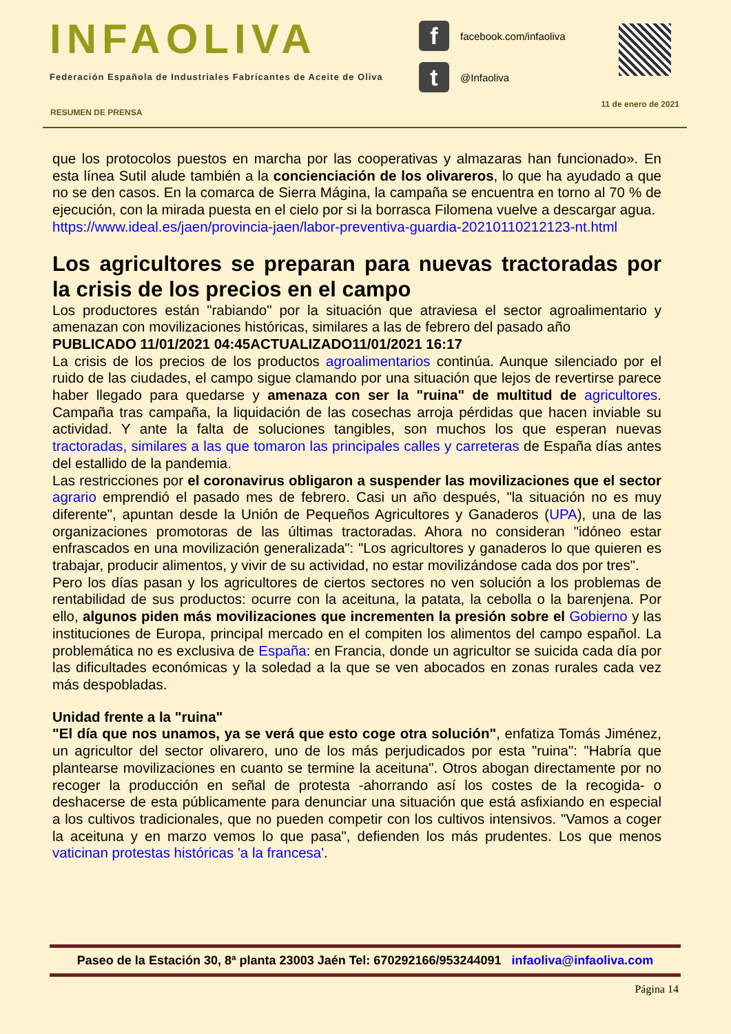INFAOLIVA
Federación Española de Industriales Fabricantes de Aceite de Oliva
ffacebook.com/infaoliva
t @Infaoliva
RESUMEN DE PRENSA
11 de enero de 2021
que los protocolos puestos en marcha por las cooperativas y almazaras han funcionado». En esta línea Sutil alude también a la concienciación de los olivareros, lo que ha ayudado a que no se den casos. En la comarca de Sierra Mágina, la campaña se encuentra en torno al 70 % de ejecución, con la mirada puesta en el cielo por si la borrasca Filomena vuelve a descargar agua.
https://www.ideal.es/jaen/provincia-jaen/labor-preventiva-guardia-20210110212123-nt.html
Los agricultores se preparan para nuevas tractoradas por la crisis de los precios en el campo
Los productores están "rabiando" por la situación que atraviesa el sector agroalimentario y amenazan con movilizaciones históricas, similares a las de febrero del pasado año
PUBLICADO 11/01/2021 04:45ACTUALIZADO11/01/2021 16:17
La crisis de los precios de los productos agroalimentarios continúa. Aunque silenciado por el ruido de las ciudades, el campo sigue clamando por una situación que lejos de revertirse parece haber llegado para quedarse y amenaza con ser la "ruina" de multitud de agricultores. Campaña tras campaña, la liquidación de las cosechas arroja pérdidas que hacen inviable su actividad. Y ante la falta de soluciones tangibles, son muchos los que esperan nuevas tractoradas, similares a las que tomaron las principales calles y carreteras de España días antes del estallido de la pandemia.
Las restricciones por el coronavirus obligaron a suspender las movilizaciones que el sector agrario emprendió el pasado mes de febrero. Casi un año después, "la situación no es muy diferente", apuntan desde la Unión de Pequeños Agricultores y Ganaderos (UPA), una de las organizaciones promotoras de las últimas tractoradas. Ahora no consideran "idóneo estar enfrascados en una movilización generalizada": "Los agricultores y ganaderos lo que quieren es trabajar, producir alimentos, y vivir de su actividad, no estar movilizándose cada dos por tres".
Pero los días pasan y los agricultores de ciertos sectores no ven solución a los problemas de rentabilidad de sus productos: ocurre con la aceituna, la patata, la cebolla o la barenjena. Por ello, algunos piden más movilizaciones que incrementen la presión sobre el Gobierno y las instituciones de Europa, principal mercado en el compiten los alimentos del campo español. La problemática no es exclusiva de España: en Francia, donde un agricultor se suicida cada día por las dificultades económicas y la soledad a la que se ven abocados en zonas rurales cada vez más despobladas.
Unidad frente a la "ruina"
"El día que nos unamos, ya se verá que esto coge otra solución", enfatiza Tomás Jiménez, un agricultor del sector olivarero, uno de los más perjudicados por esta "ruina": "Habría que plantearse movilizaciones en cuanto se termine la aceituna". Otros abogan directamente por no recoger la producción en señal de protesta -ahorrando así los costes de la recogida- o deshacerse de esta públicamente para denunciar una situación que está asfixiando en especial a los cultivos tradicionales, que no pueden competir con los cultivos intensivos. "Vamos a coger la aceituna y en marzo vemos lo que pasa", defienden los más prudentes. Los que menos vaticinan protestas históricas 'a la francesa'.
Paseo de la Estación 30, 8ª planta 23003 Jaén Tel: 670292166/953244091 infaoliva@infaoliva.com
Página 14